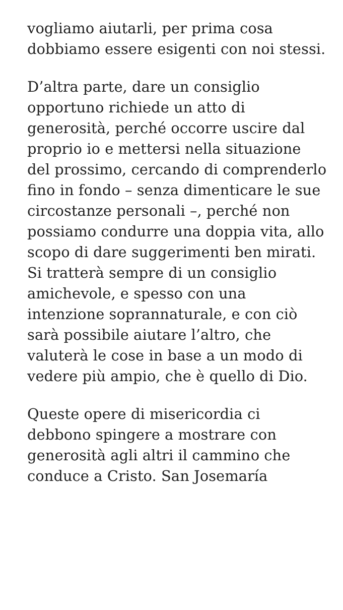vogliamo aiutarli, per prima cosa dobbiamo essere esigenti con noi stessi.
D’altra parte, dare un consiglio opportuno richiede un atto di generosità, perché occorre uscire dal proprio io e mettersi nella situazione del prossimo, cercando di comprenderlo fino in fondo – senza dimenticare le sue circostanze personali –, perché non possiamo condurre una doppia vita, allo scopo di dare suggerimenti ben mirati. Si tratterà sempre di un consiglio amichevole, e spesso con una intenzione soprannaturale, e con ciò sarà possibile aiutare l’altro, che valuterà le cose in base a un modo di vedere più ampio, che è quello di Dio.
Queste opere di misericordia ci debbono spingere a mostrare con generosità agli altri il cammino che conduce a Cristo. San Josemaría